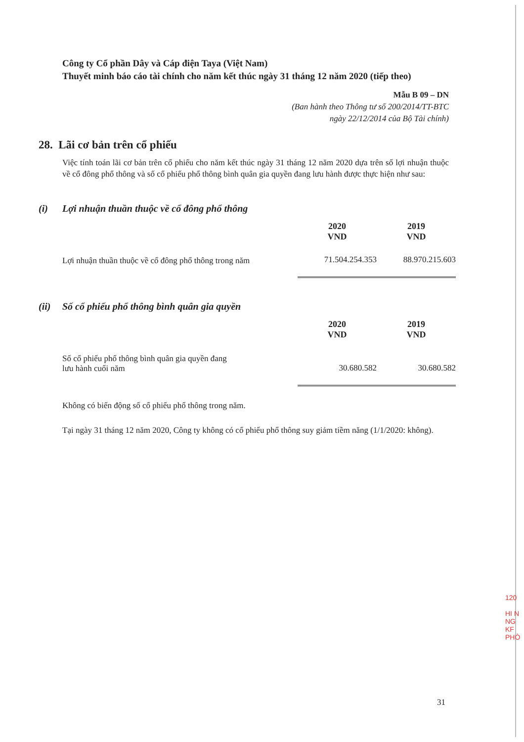Công ty Cổ phần Dây và Cáp điện Taya (Việt Nam)
Thuyết minh báo cáo tài chính cho năm kết thúc ngày 31 tháng 12 năm 2020 (tiếp theo)
Mẫu B 09 – DN
(Ban hành theo Thông tư số 200/2014/TT-BTC
ngày 22/12/2014 của Bộ Tài chính)
28. Lãi cơ bản trên cổ phiếu
Việc tính toán lãi cơ bản trên cổ phiếu cho năm kết thúc ngày 31 tháng 12 năm 2020 dựa trên số lợi nhuận thuộc về cổ đông phổ thông và số cổ phiếu phổ thông bình quân gia quyền đang lưu hành được thực hiện như sau:
(i) Lợi nhuận thuần thuộc về cổ đông phổ thông
| | 2020 VND | 2019 VND |
| --- | --- | --- |
| Lợi nhuận thuần thuộc về cổ đông phổ thông trong năm | 71.504.254.353 | 88.970.215.603 |
(ii) Số cổ phiếu phổ thông bình quân gia quyền
| | 2020 VND | 2019 VND |
| --- | --- | --- |
| Số cổ phiếu phổ thông bình quân gia quyền đang lưu hành cuối năm | 30.680.582 | 30.680.582 |
Không có biến động số cổ phiếu phổ thông trong năm.
Tại ngày 31 tháng 12 năm 2020, Công ty không có cổ phiếu phổ thông suy giảm tiềm năng (1/1/2020: không).
31
120
HI N
NG
KF
PHÒ